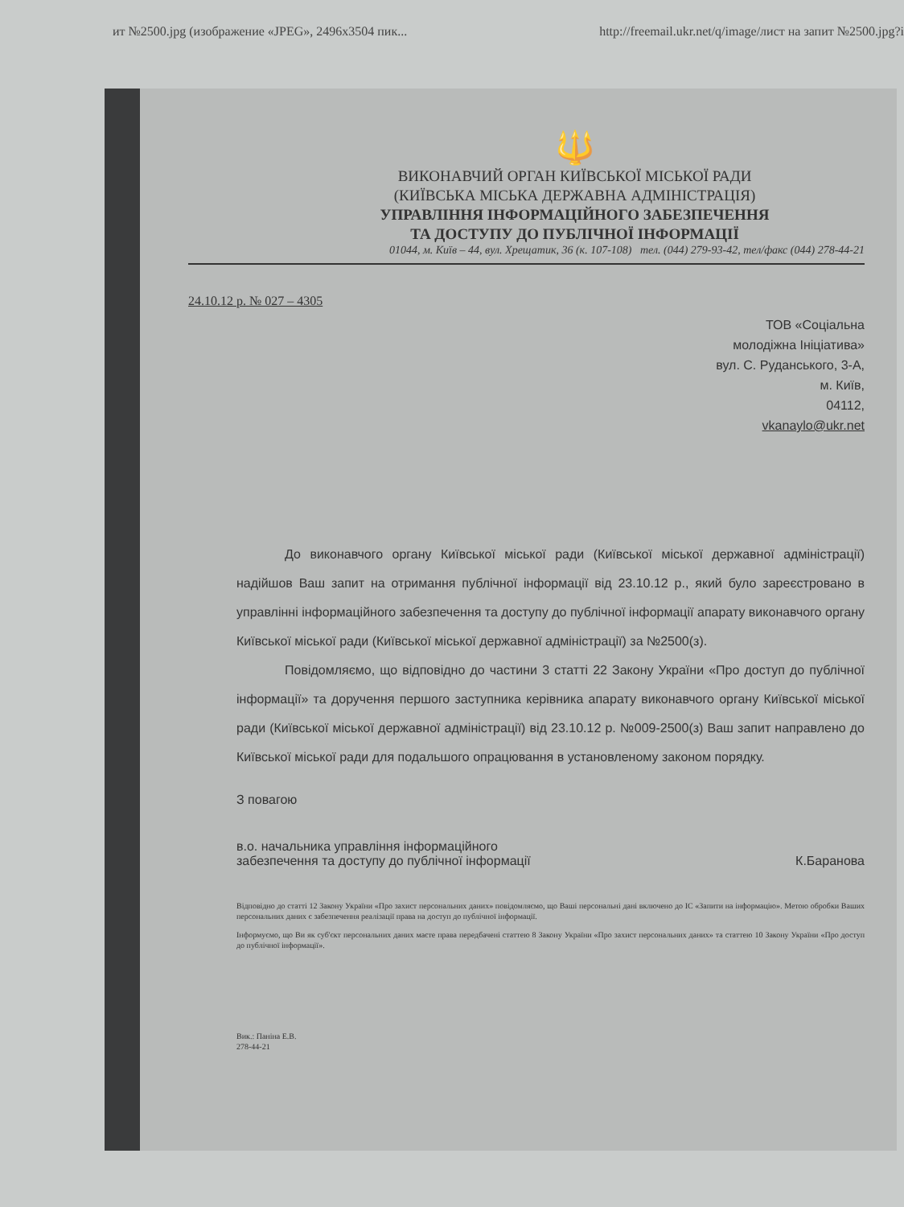ит №2500.jpg (изображение «JPEG», 2496x3504 пик... http://freemail.ukr.net/q/image/лист на запит №2500.jpg?i
🔱
ВИКОНАВЧИЙ ОРГАН КИЇВСЬКОЇ МІСЬКОЇ РАДИ
(КИЇВСЬКА МІСЬКА ДЕРЖАВНА АДМІНІСТРАЦІЯ)
УПРАВЛІННЯ ІНФОРМАЦІЙНОГО ЗАБЕЗПЕЧЕННЯ
ТА ДОСТУПУ ДО ПУБЛІЧНОЇ ІНФОРМАЦІЇ
01044, м. Київ – 44, вул. Хрещатик, 36 (к. 107-108) тел. (044) 279-93-42, тел/факс (044) 278-44-21
24.10.12 р. № 027 – 4305
ТОВ «Соціальна
молодіжна Ініціатива»
вул. С. Руданського, 3-А,
м. Київ,
04112,
vkanaylo@ukr.net
До виконавчого органу Київської міської ради (Київської міської державної адміністрації) надійшов Ваш запит на отримання публічної інформації від 23.10.12 р., який було зареєстровано в управлінні інформаційного забезпечення та доступу до публічної інформації апарату виконавчого органу Київської міської ради (Київської міської державної адміністрації) за №2500(з).
Повідомляємо, що відповідно до частини 3 статті 22 Закону України «Про доступ до публічної інформації» та доручення першого заступника керівника апарату виконавчого органу Київської міської ради (Київської міської державної адміністрації) від 23.10.12 р. №009-2500(з) Ваш запит направлено до Київської міської ради для подальшого опрацювання в установленому законом порядку.
З повагою
в.о. начальника управління інформаційного
забезпечення та доступу до публічної інформації К.Баранова
Відповідно до статті 12 Закону України «Про захист персональних даних» повідомляємо, що Ваші персональні дані включено до ІС «Запити на інформацію». Метою обробки Ваших персональних даних є забезпечення реалізації права на доступ до публічної інформації.
Інформуємо, що Ви як суб'єкт персональних даних маєте права передбачені статтею 8 Закону України «Про захист персональних даних» та статтею 10 Закону України «Про доступ до публічної інформації».
Вик.: Паніна Е.В.
278-44-21